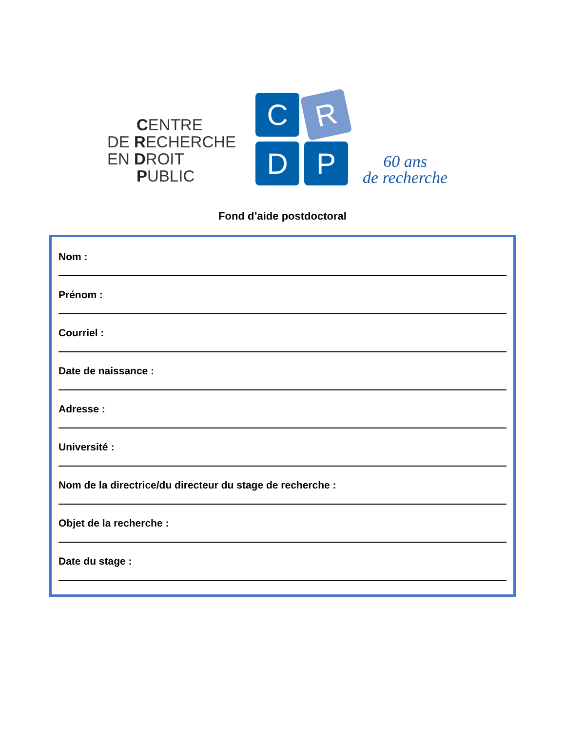CENTRE
DE RECHERCHE
EN DROIT
PUBLIC
C
R
D
P
60 ans
de recherche
Fond d’aide postdoctoral
Nom :
Prénom :
Courriel :
Date de naissance :
Adresse :
Université :
Nom de la directrice/du directeur du stage de recherche :
Objet de la recherche :
Date du stage :